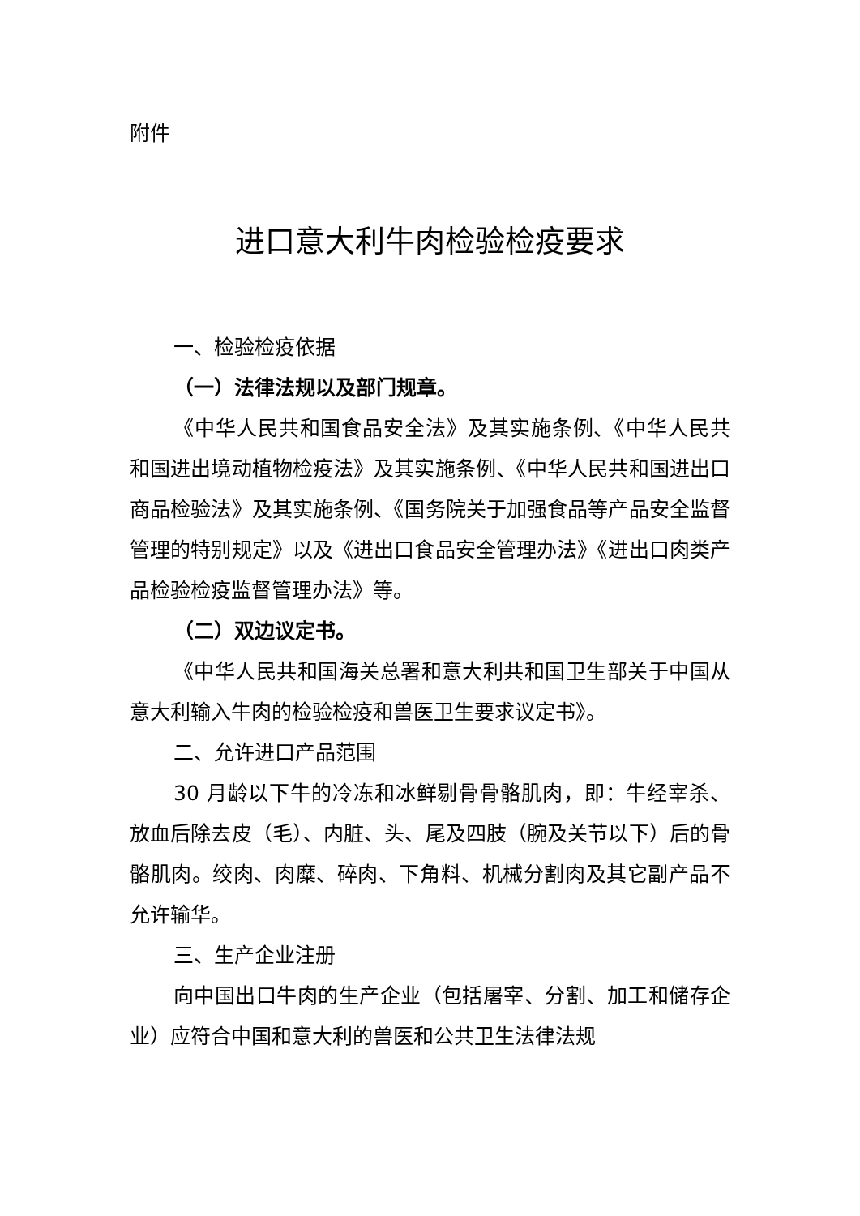附件
进口意大利牛肉检验检疫要求
一、检验检疫依据
（一）法律法规以及部门规章。
《中华人民共和国食品安全法》及其实施条例、《中华人民共和国进出境动植物检疫法》及其实施条例、《中华人民共和国进出口商品检验法》及其实施条例、《国务院关于加强食品等产品安全监督管理的特别规定》以及《进出口食品安全管理办法》《进出口肉类产品检验检疫监督管理办法》等。
（二）双边议定书。
《中华人民共和国海关总署和意大利共和国卫生部关于中国从意大利输入牛肉的检验检疫和兽医卫生要求议定书》。
二、允许进口产品范围
30 月龄以下牛的冷冻和冰鲜剔骨骨骼肌肉，即：牛经宰杀、放血后除去皮（毛）、内脏、头、尾及四肢（腕及关节以下）后的骨骼肌肉。绞肉、肉糜、碎肉、下角料、机械分割肉及其它副产品不允许输华。
三、生产企业注册
向中国出口牛肉的生产企业（包括屠宰、分割、加工和储存企业）应符合中国和意大利的兽医和公共卫生法律法规